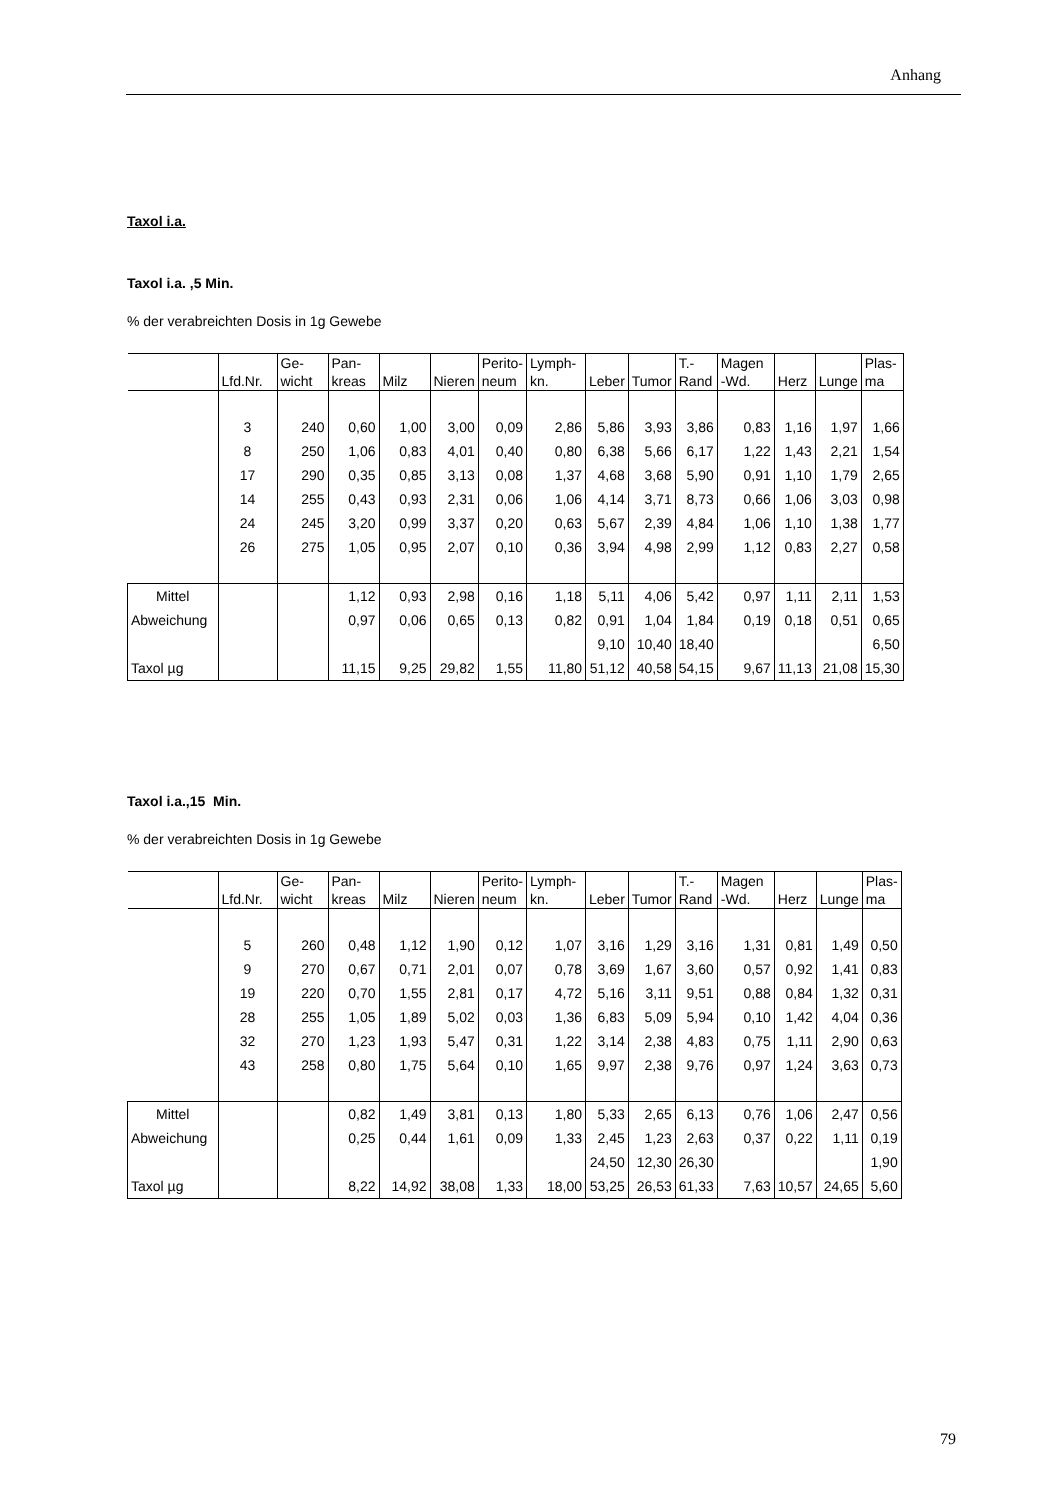Anhang
Taxol i.a.
Taxol i.a. ,5 Min.
% der verabreichten Dosis in 1g Gewebe
| | | Ge- | Pan- | | | Perito- | Lymph- | | | T.- | Magen | | | Plas- |
| | Lfd.Nr. | wicht | kreas | Milz | Nieren | neum | kn. | Leber | Tumor | Rand | -Wd. | Herz | Lunge | ma |
| | 3 | 240 | 0,60 | 1,00 | 3,00 | 0,09 | 2,86 | 5,86 | 3,93 | 3,86 | 0,83 | 1,16 | 1,97 | 1,66 |
| | 8 | 250 | 1,06 | 0,83 | 4,01 | 0,40 | 0,80 | 6,38 | 5,66 | 6,17 | 1,22 | 1,43 | 2,21 | 1,54 |
| | 17 | 290 | 0,35 | 0,85 | 3,13 | 0,08 | 1,37 | 4,68 | 3,68 | 5,90 | 0,91 | 1,10 | 1,79 | 2,65 |
| | 14 | 255 | 0,43 | 0,93 | 2,31 | 0,06 | 1,06 | 4,14 | 3,71 | 8,73 | 0,66 | 1,06 | 3,03 | 0,98 |
| | 24 | 245 | 3,20 | 0,99 | 3,37 | 0,20 | 0,63 | 5,67 | 2,39 | 4,84 | 1,06 | 1,10 | 1,38 | 1,77 |
| | 26 | 275 | 1,05 | 0,95 | 2,07 | 0,10 | 0,36 | 3,94 | 4,98 | 2,99 | 1,12 | 0,83 | 2,27 | 0,58 |
| Mittel | | | 1,12 | 0,93 | 2,98 | 0,16 | 1,18 | 5,11 | 4,06 | 5,42 | 0,97 | 1,11 | 2,11 | 1,53 |
| Abweichung | | | 0,97 | 0,06 | 0,65 | 0,13 | 0,82 | 0,91 | 1,04 | 1,84 | 0,19 | 0,18 | 0,51 | 0,65 |
| | | | | | | | | 9,10 | 10,40 | 18,40 | | | | 6,50 |
| Taxol µg | | | 11,15 | 9,25 | 29,82 | 1,55 | 11,80 | 51,12 | 40,58 | 54,15 | 9,67 | 11,13 | 21,08 | 15,30 |
Taxol i.a.,15 Min.
% der verabreichten Dosis in 1g Gewebe
| | | Ge- | Pan- | | | Perito- | Lymph- | | | T.- | Magen | | | Plas- |
| | Lfd.Nr. | wicht | kreas | Milz | Nieren | neum | kn. | Leber | Tumor | Rand | -Wd. | Herz | Lunge | ma |
| | 5 | 260 | 0,48 | 1,12 | 1,90 | 0,12 | 1,07 | 3,16 | 1,29 | 3,16 | 1,31 | 0,81 | 1,49 | 0,50 |
| | 9 | 270 | 0,67 | 0,71 | 2,01 | 0,07 | 0,78 | 3,69 | 1,67 | 3,60 | 0,57 | 0,92 | 1,41 | 0,83 |
| | 19 | 220 | 0,70 | 1,55 | 2,81 | 0,17 | 4,72 | 5,16 | 3,11 | 9,51 | 0,88 | 0,84 | 1,32 | 0,31 |
| | 28 | 255 | 1,05 | 1,89 | 5,02 | 0,03 | 1,36 | 6,83 | 5,09 | 5,94 | 0,10 | 1,42 | 4,04 | 0,36 |
| | 32 | 270 | 1,23 | 1,93 | 5,47 | 0,31 | 1,22 | 3,14 | 2,38 | 4,83 | 0,75 | 1,11 | 2,90 | 0,63 |
| | 43 | 258 | 0,80 | 1,75 | 5,64 | 0,10 | 1,65 | 9,97 | 2,38 | 9,76 | 0,97 | 1,24 | 3,63 | 0,73 |
| Mittel | | | 0,82 | 1,49 | 3,81 | 0,13 | 1,80 | 5,33 | 2,65 | 6,13 | 0,76 | 1,06 | 2,47 | 0,56 |
| Abweichung | | | 0,25 | 0,44 | 1,61 | 0,09 | 1,33 | 2,45 | 1,23 | 2,63 | 0,37 | 0,22 | 1,11 | 0,19 |
| | | | | | | | | 24,50 | 12,30 | 26,30 | | | | 1,90 |
| Taxol µg | | | 8,22 | 14,92 | 38,08 | 1,33 | 18,00 | 53,25 | 26,53 | 61,33 | 7,63 | 10,57 | 24,65 | 5,60 |
79